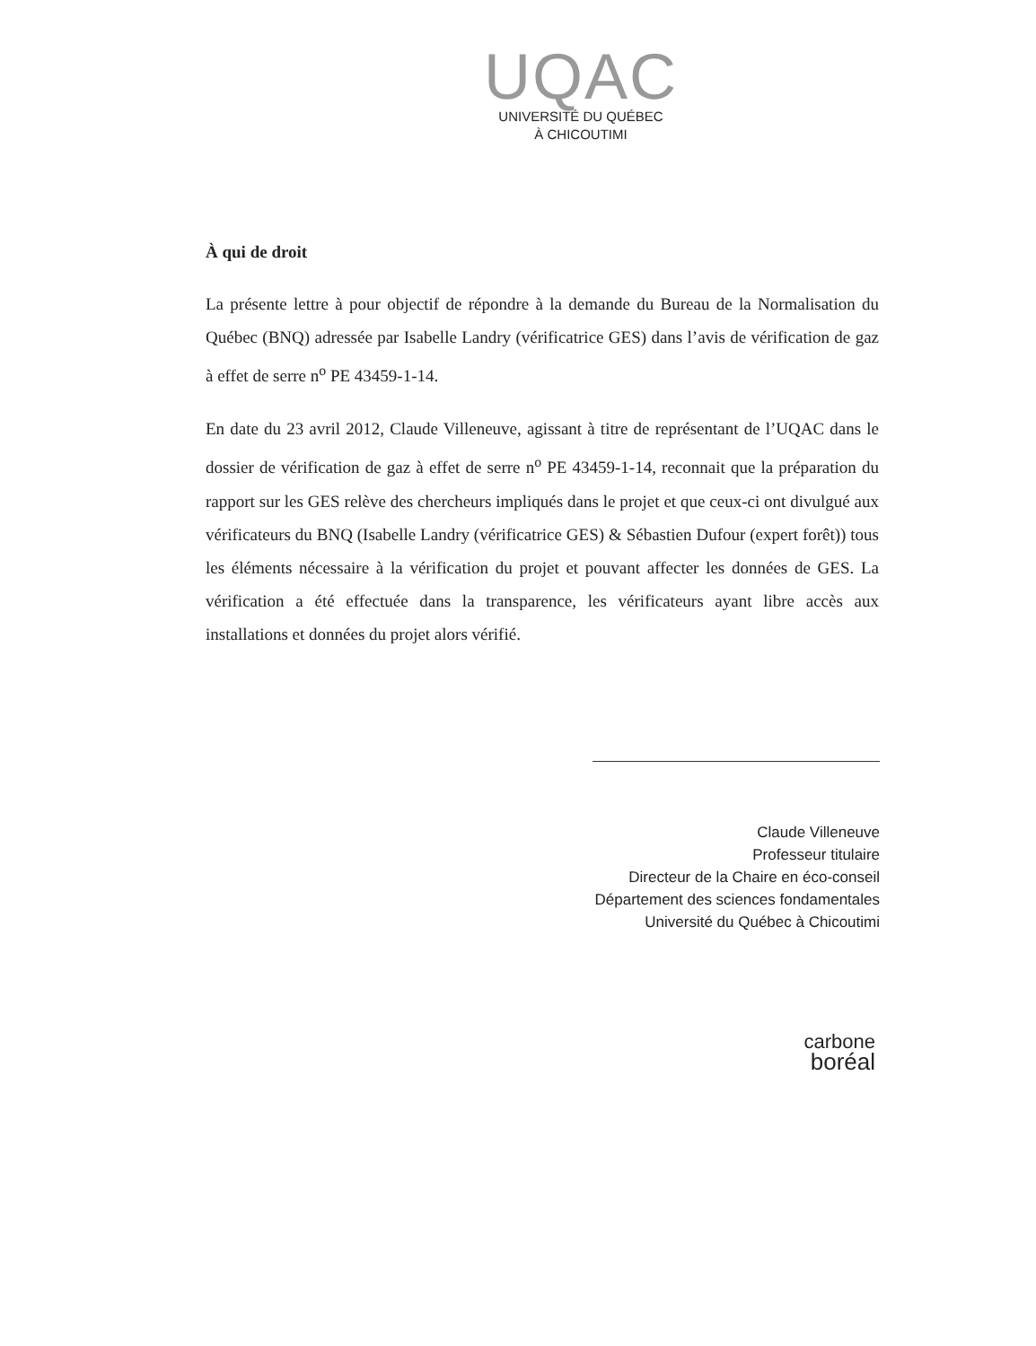UQAC
UNIVERSITÉ DU QUÉBEC
À CHICOUTIMI
À qui de droit
La présente lettre à pour objectif de répondre à la demande du Bureau de la Normalisation du Québec (BNQ) adressée par Isabelle Landry (vérificatrice GES) dans l’avis de vérification de gaz à effet de serre n<sup>o</sup> PE 43459-1-14.
En date du 23 avril 2012, Claude Villeneuve, agissant à titre de représentant de l’UQAC dans le dossier de vérification de gaz à effet de serre n<sup>o</sup> PE 43459-1-14, reconnait que la préparation du rapport sur les GES relève des chercheurs impliqués dans le projet et que ceux-ci ont divulgué aux vérificateurs du BNQ (Isabelle Landry (vérificatrice GES) & Sébastien Dufour (expert forêt)) tous les éléments nécessaire à la vérification du projet et pouvant affecter les données de GES. La vérification a été effectuée dans la transparence, les vérificateurs ayant libre accès aux installations et données du projet alors vérifié.
Claude Villeneuve
Professeur titulaire
Directeur de la Chaire en éco-conseil
Département des sciences fondamentales
Université du Québec à Chicoutimi
carbone
boréal